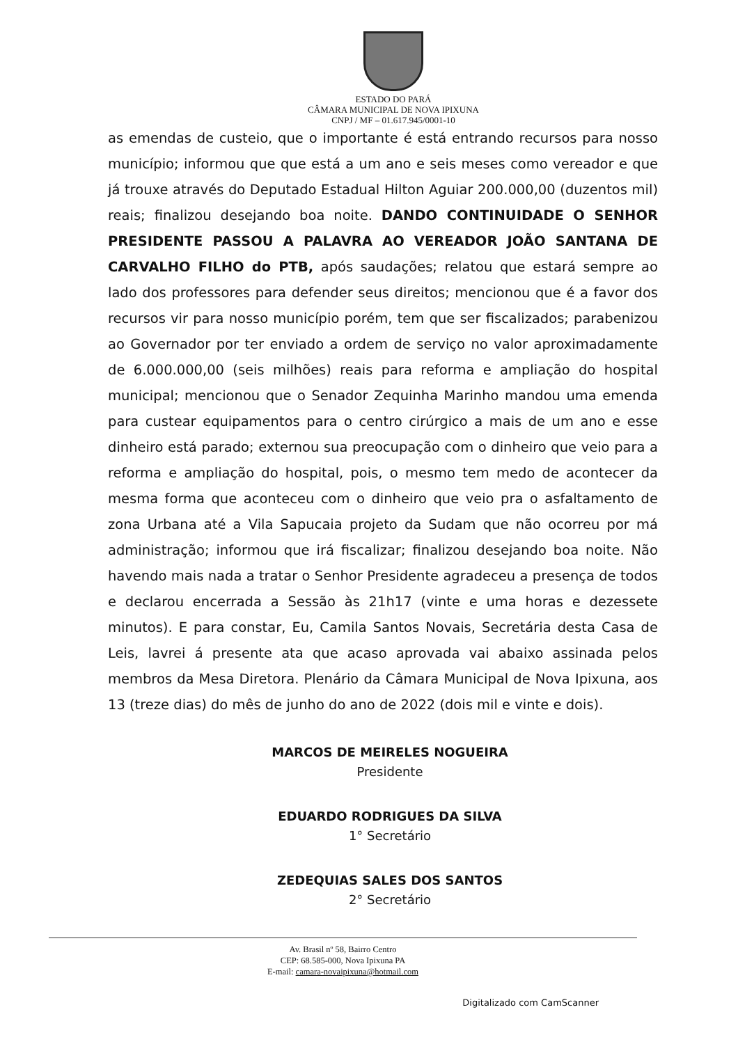ESTADO DO PARÁ
CÂMARA MUNICIPAL DE NOVA IPIXUNA
CNPJ / MF – 01.617.945/0001-10
as emendas de custeio, que o importante é está entrando recursos para nosso município; informou que que está a um ano e seis meses como vereador e que já trouxe através do Deputado Estadual Hilton Aguiar 200.000,00 (duzentos mil) reais; finalizou desejando boa noite. DANDO CONTINUIDADE O SENHOR PRESIDENTE PASSOU A PALAVRA AO VEREADOR JOÃO SANTANA DE CARVALHO FILHO do PTB, após saudações; relatou que estará sempre ao lado dos professores para defender seus direitos; mencionou que é a favor dos recursos vir para nosso município porém, tem que ser fiscalizados; parabenizou ao Governador por ter enviado a ordem de serviço no valor aproximadamente de 6.000.000,00 (seis milhões) reais para reforma e ampliação do hospital municipal; mencionou que o Senador Zequinha Marinho mandou uma emenda para custear equipamentos para o centro cirúrgico a mais de um ano e esse dinheiro está parado; externou sua preocupação com o dinheiro que veio para a reforma e ampliação do hospital, pois, o mesmo tem medo de acontecer da mesma forma que aconteceu com o dinheiro que veio pra o asfaltamento de zona Urbana até a Vila Sapucaia projeto da Sudam que não ocorreu por má administração; informou que irá fiscalizar; finalizou desejando boa noite. Não havendo mais nada a tratar o Senhor Presidente agradeceu a presença de todos e declarou encerrada a Sessão às 21h17 (vinte e uma horas e dezessete minutos). E para constar, Eu, Camila Santos Novais, Secretária desta Casa de Leis, lavrei á presente ata que acaso aprovada vai abaixo assinada pelos membros da Mesa Diretora. Plenário da Câmara Municipal de Nova Ipixuna, aos 13 (treze dias) do mês de junho do ano de 2022 (dois mil e vinte e dois).
MARCOS DE MEIRELES NOGUEIRA
Presidente
EDUARDO RODRIGUES DA SILVA
1° Secretário
ZEDEQUIAS SALES DOS SANTOS
2° Secretário
Av. Brasil nº 58, Bairro Centro
CEP: 68.585-000, Nova Ipixuna PA
E-mail: camara-novaipixuna@hotmail.com
Digitalizado com CamScanner